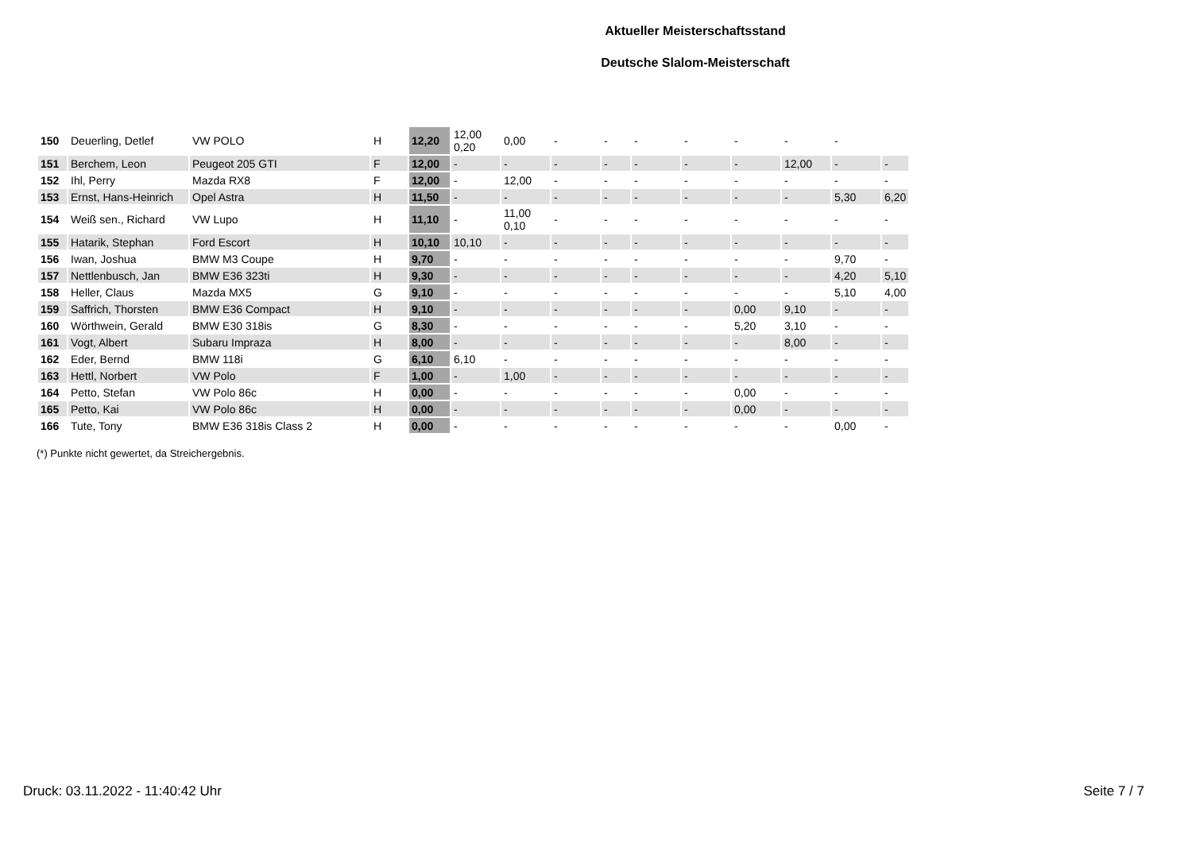Aktueller Meisterschaftsstand
Deutsche Slalom-Meisterschaft
| 150 | Deuerling, Detlef | VW POLO | H | 12,20 | 12,00 0,20 | 0,00 | - | - | - | - | - | - | - | |
| 151 | Berchem, Leon | Peugeot 205 GTI | F | 12,00 | - | - | - | - | - | - | - | 12,00 | - | - |
| 152 | Ihl, Perry | Mazda RX8 | F | 12,00 | - | 12,00 | - | - | - | - | - | - | - | - |
| 153 | Ernst, Hans-Heinrich | Opel Astra | H | 11,50 | - | - | - | - | - | - | - | - | 5,30 | 6,20 |
| 154 | Weiß sen., Richard | VW Lupo | H | 11,10 | - | 11,00 0,10 | - | - | - | - | - | - | - | - |
| 155 | Hatarik, Stephan | Ford Escort | H | 10,10 | 10,10 | - | - | - | - | - | - | - | - | - |
| 156 | Iwan, Joshua | BMW M3 Coupe | H | 9,70 | - | - | - | - | - | - | - | - | 9,70 | - |
| 157 | Nettlenbusch, Jan | BMW E36 323ti | H | 9,30 | - | - | - | - | - | - | - | - | 4,20 | 5,10 |
| 158 | Heller, Claus | Mazda MX5 | G | 9,10 | - | - | - | - | - | - | - | - | 5,10 | 4,00 |
| 159 | Saffrich, Thorsten | BMW E36 Compact | H | 9,10 | - | - | - | - | - | - | 0,00 | 9,10 | - | - |
| 160 | Wörthwein, Gerald | BMW E30 318is | G | 8,30 | - | - | - | - | - | - | 5,20 | 3,10 | - | - |
| 161 | Vogt, Albert | Subaru Impraza | H | 8,00 | - | - | - | - | - | - | - | 8,00 | - | - |
| 162 | Eder, Bernd | BMW 118i | G | 6,10 | 6,10 | - | - | - | - | - | - | - | - | - |
| 163 | Hettl, Norbert | VW Polo | F | 1,00 | - | 1,00 | - | - | - | - | - | - | - | - |
| 164 | Petto, Stefan | VW Polo 86c | H | 0,00 | - | - | - | - | - | - | 0,00 | - | - | - |
| 165 | Petto, Kai | VW Polo 86c | H | 0,00 | - | - | - | - | - | - | 0,00 | - | - | - |
| 166 | Tute, Tony | BMW E36 318is Class 2 | H | 0,00 | - | - | - | - | - | - | - | - | 0,00 | - |
(*) Punkte nicht gewertet, da Streichergebnis.
Druck: 03.11.2022 - 11:40:42 Uhr Seite 7 / 7